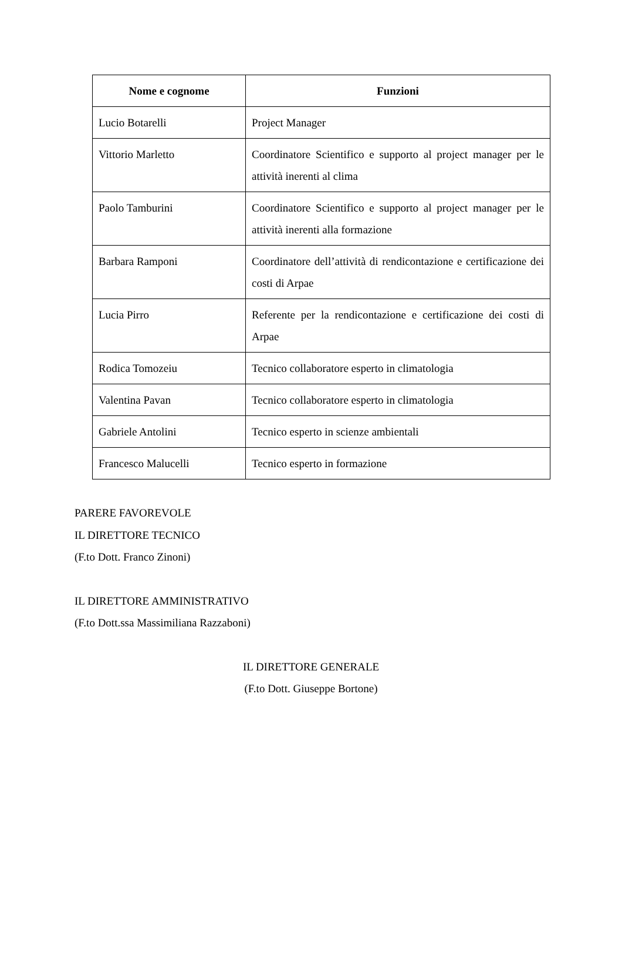| Nome e cognome | Funzioni |
| --- | --- |
| Lucio Botarelli | Project Manager |
| Vittorio Marletto | Coordinatore Scientifico e supporto al project manager per le attività inerenti al clima |
| Paolo Tamburini | Coordinatore Scientifico e supporto al project manager per le attività inerenti alla formazione |
| Barbara Ramponi | Coordinatore dell’attività di rendicontazione e certificazione dei costi di Arpae |
| Lucia Pirro | Referente per la rendicontazione e certificazione dei costi di Arpae |
| Rodica Tomozeiu | Tecnico collaboratore esperto in climatologia |
| Valentina Pavan | Tecnico collaboratore esperto in climatologia |
| Gabriele Antolini | Tecnico esperto in scienze ambientali |
| Francesco Malucelli | Tecnico esperto in formazione |
PARERE FAVOREVOLE
IL DIRETTORE TECNICO
(F.to Dott. Franco Zinoni)
IL DIRETTORE AMMINISTRATIVO
(F.to Dott.ssa Massimiliana Razzaboni)
IL DIRETTORE GENERALE
(F.to Dott. Giuseppe Bortone)